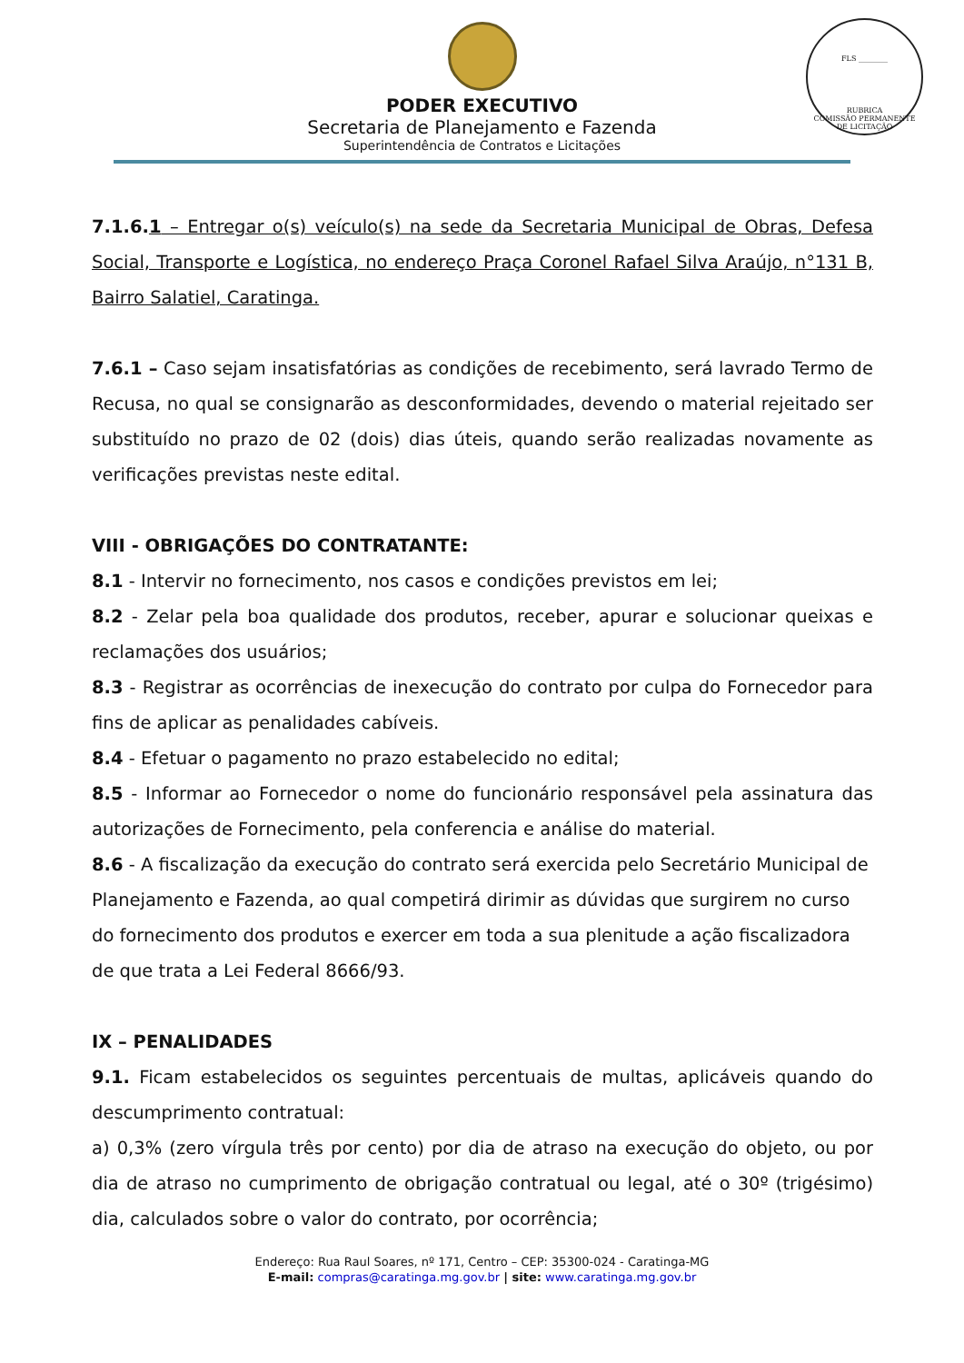FLS ________
RUBRICA
COMISSÃO PERMANENTE DE LICITAÇÃO
PODER EXECUTIVO
Secretaria de Planejamento e Fazenda
Superintendência de Contratos e Licitações
7.1.6. 1 – Entregar o(s) veículo(s) na sede da Secretaria Municipal de Obras, Defesa Social, Transporte e Logística, no endereço Praça Coronel Rafael Silva Araújo, n°131 B, Bairro Salatiel, Caratinga.
7.6.1 – Caso sejam insatisfatórias as condições de recebimento, será lavrado Termo de Recusa, no qual se consignarão as desconformidades, devendo o material rejeitado ser substituído no prazo de 02 (dois) dias úteis, quando serão realizadas novamente as verificações previstas neste edital.
VIII - OBRIGAÇÕES DO CONTRATANTE:
8.1 - Intervir no fornecimento, nos casos e condições previstos em lei;
8.2 - Zelar pela boa qualidade dos produtos, receber, apurar e solucionar queixas e reclamações dos usuários;
8.3 - Registrar as ocorrências de inexecução do contrato por culpa do Fornecedor para fins de aplicar as penalidades cabíveis.
8.4 - Efetuar o pagamento no prazo estabelecido no edital;
8.5 - Informar ao Fornecedor o nome do funcionário responsável pela assinatura das autorizações de Fornecimento, pela conferencia e análise do material.
8.6 - A fiscalização da execução do contrato será exercida pelo Secretário Municipal de Planejamento e Fazenda, ao qual competirá dirimir as dúvidas que surgirem no curso do fornecimento dos produtos e exercer em toda a sua plenitude a ação fiscalizadora de que trata a Lei Federal 8666/93.
IX – PENALIDADES
9.1. Ficam estabelecidos os seguintes percentuais de multas, aplicáveis quando do descumprimento contratual:
a) 0,3% (zero vírgula três por cento) por dia de atraso na execução do objeto, ou por dia de atraso no cumprimento de obrigação contratual ou legal, até o 30º (trigésimo) dia, calculados sobre o valor do contrato, por ocorrência;
Endereço: Rua Raul Soares, nº 171, Centro – CEP: 35300-024 - Caratinga-MG
E-mail: compras@caratinga.mg.gov.br | site: www.caratinga.mg.gov.br